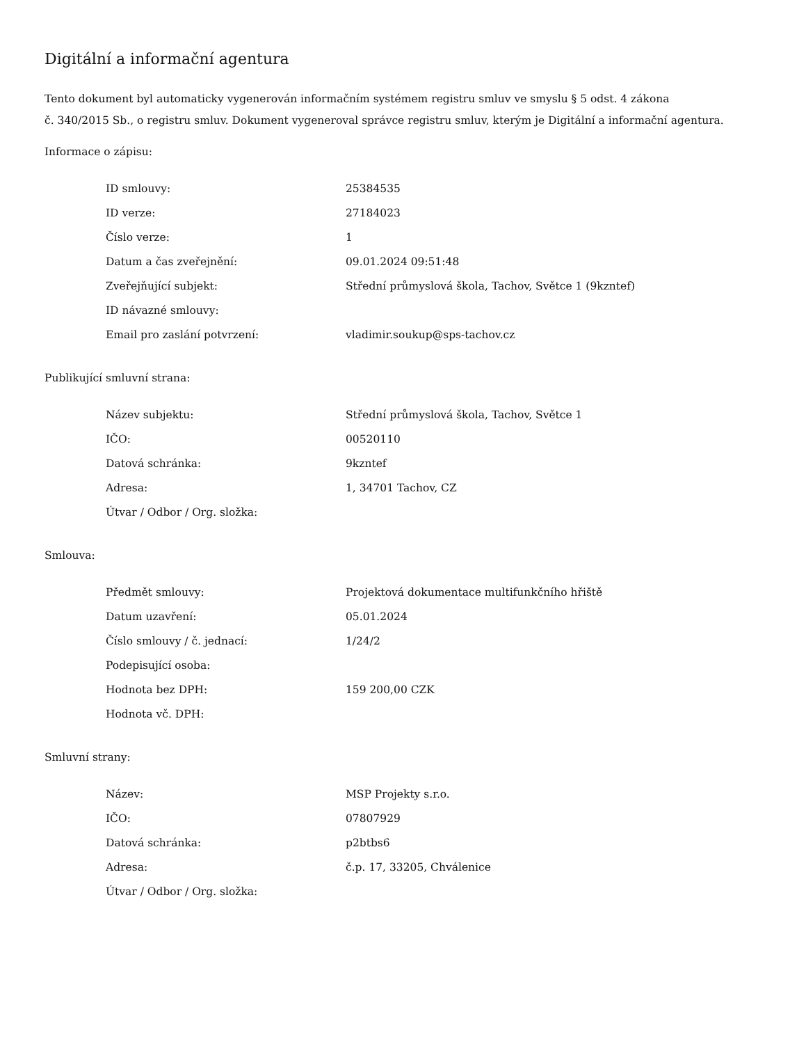Digitální a informační agentura
Tento dokument byl automaticky vygenerován informačním systémem registru smluv ve smyslu § 5 odst. 4 zákona
č. 340/2015 Sb., o registru smluv. Dokument vygeneroval správce registru smluv, kterým je Digitální a informační agentura.
Informace o zápisu:
| ID smlouvy: | 25384535 |
| ID verze: | 27184023 |
| Číslo verze: | 1 |
| Datum a čas zveřejnění: | 09.01.2024 09:51:48 |
| Zveřejňující subjekt: | Střední průmyslová škola, Tachov, Světce 1 (9kzntef) |
| ID návazné smlouvy: | |
| Email pro zaslání potvrzení: | vladimir.soukup@sps-tachov.cz |
Publikující smluvní strana:
| Název subjektu: | Střední průmyslová škola, Tachov, Světce 1 |
| IČO: | 00520110 |
| Datová schránka: | 9kzntef |
| Adresa: | 1, 34701 Tachov, CZ |
| Útvar / Odbor / Org. složka: | |
Smlouva:
| Předmět smlouvy: | Projektová dokumentace multifunkčního hřiště |
| Datum uzavření: | 05.01.2024 |
| Číslo smlouvy / č. jednací: | 1/24/2 |
| Podepisující osoba: | |
| Hodnota bez DPH: | 159 200,00 CZK |
| Hodnota vč. DPH: | |
Smluvní strany:
| Název: | MSP Projekty s.r.o. |
| IČO: | 07807929 |
| Datová schránka: | p2btbs6 |
| Adresa: | č.p. 17, 33205, Chválenice |
| Útvar / Odbor / Org. složka: | |